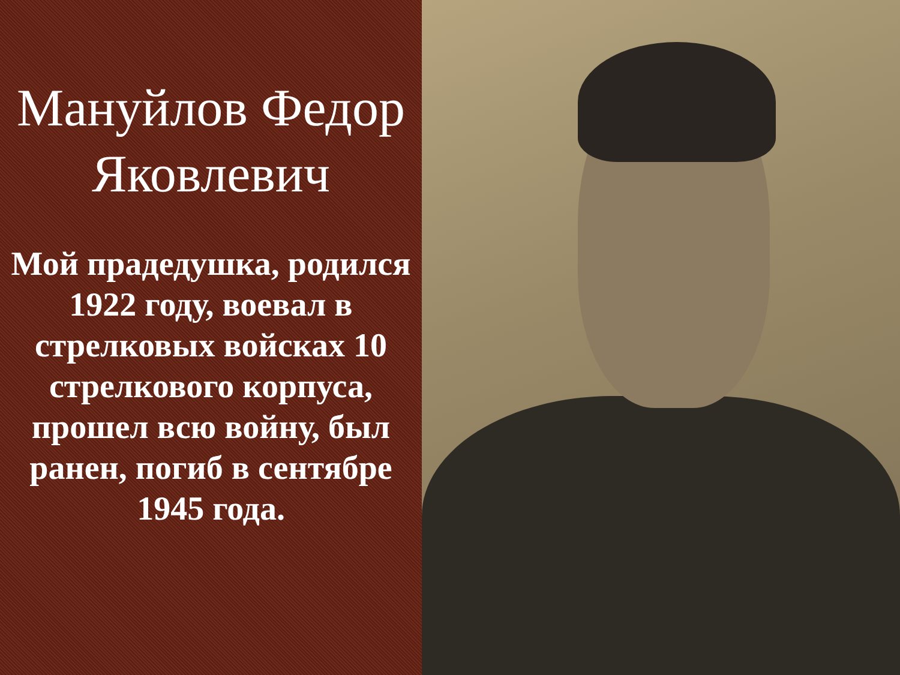Мануйлов Федор Яковлевич
Мой прадедушка, родился 1922 году, воевал в стрелковых войсках 10 стрелкового корпуса, прошел всю войну, был ранен, погиб в сентябре 1945 года.